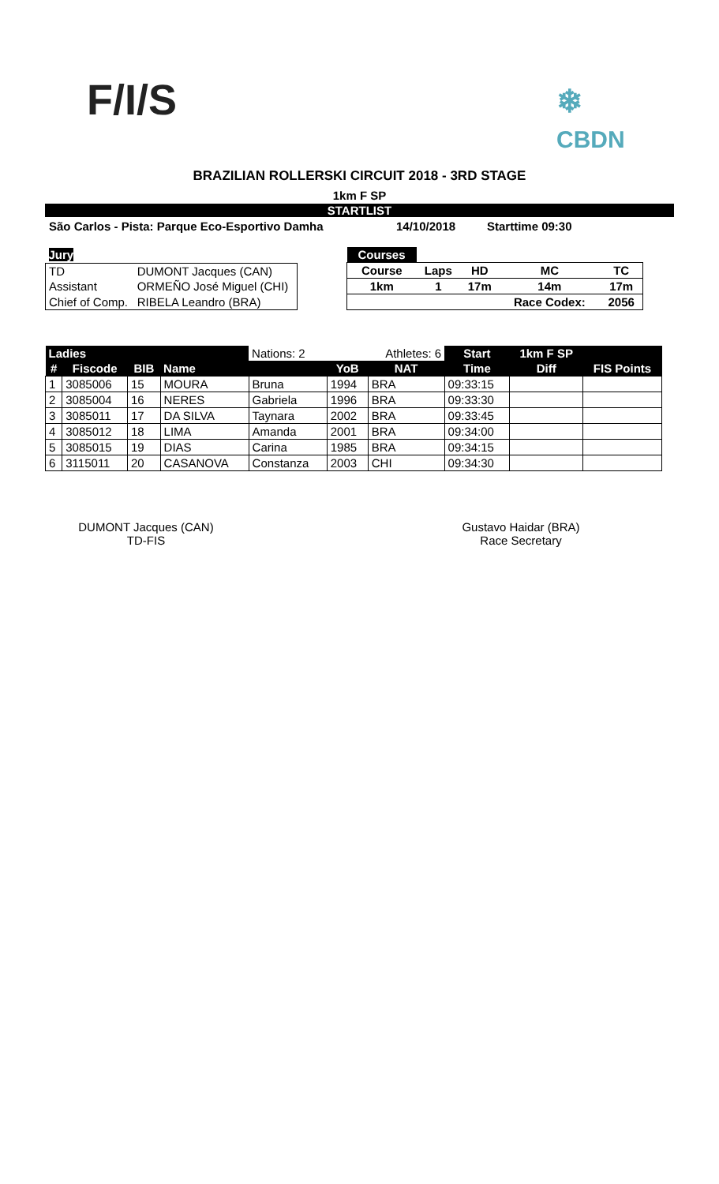F/I/S
❄
CBDN
BRAZILIAN ROLLERSKI CIRCUIT 2018 - 3RD STAGE
1km F SP
STARTLIST
São Carlos - Pista: Parque Eco-Esportivo Damha 14/10/2018 Starttime 09:30
| Jury | |
| TD | DUMONT Jacques (CAN) |
| Assistant | ORMEÑO José Miguel (CHI) |
| Chief of Comp. | RIBELA Leandro (BRA) |
| Courses | | | | |
| Course | Laps | HD | MC | TC |
| 1km | 1 | 17m | 14m | 17m |
| | | | Race Codex: | 2056 |
| Ladies | | | | Nations: 2 | | Athletes: 6 | Start | 1km F SP | |
| # | Fiscode | BIB | Name | | YoB | NAT | Time | Diff | FIS Points |
| 1 | 3085006 | 15 | MOURA | Bruna | 1994 | BRA | 09:33:15 | | |
| 2 | 3085004 | 16 | NERES | Gabriela | 1996 | BRA | 09:33:30 | | |
| 3 | 3085011 | 17 | DA SILVA | Taynara | 2002 | BRA | 09:33:45 | | |
| 4 | 3085012 | 18 | LIMA | Amanda | 2001 | BRA | 09:34:00 | | |
| 5 | 3085015 | 19 | DIAS | Carina | 1985 | BRA | 09:34:15 | | |
| 6 | 3115011 | 20 | CASANOVA | Constanza | 2003 | CHI | 09:34:30 | | |
DUMONT Jacques (CAN)
TD-FIS
Gustavo Haidar (BRA)
Race Secretary